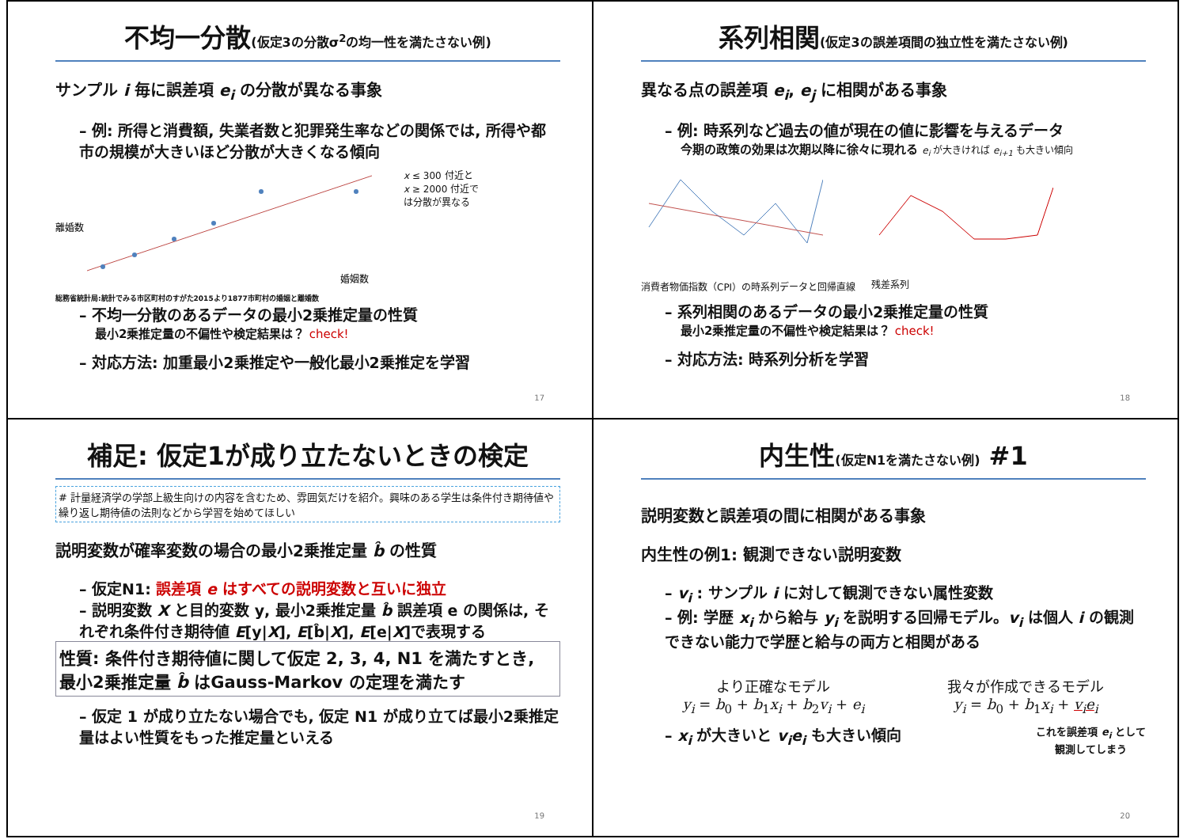不均一分散(仮定3の分散σ<sup>2</sup>の均一性を満たさない例)
サンプル i 毎に誤差項 e<sub>i</sub> の分散が異なる事象
– 例: 所得と消費額, 失業者数と犯罪発生率などの関係では, 所得や都市の規模が大きいほど分散が大きくなる傾向
離婚数
婚姻数
x ≤ 300 付近と
x ≥ 2000 付近で
は分散が異なる
総務省統計局:統計でみる市区町村のすがた2015より1877市町村の婚姻と離婚数
– 不均一分散のあるデータの最小2乗推定量の性質
最小2乗推定量の不偏性や検定結果は？ check!
– 対応方法: 加重最小2乗推定や一般化最小2乗推定を学習
17
系列相関(仮定3の誤差項間の独立性を満たさない例)
異なる点の誤差項 e<sub>i</sub>, e<sub>j</sub> に相関がある事象
– 例: 時系列など過去の値が現在の値に影響を与えるデータ
今期の政策の効果は次期以降に徐々に現れる e<sub>i</sub> が大きければ e<sub>i+1</sub> も大きい傾向
消費者物価指数（CPI）の時系列データと回帰直線
残差系列
– 系列相関のあるデータの最小2乗推定量の性質
最小2乗推定量の不偏性や検定結果は？ check!
– 対応方法: 時系列分析を学習
18
補足: 仮定1が成り立たないときの検定
# 計量経済学の学部上級生向けの内容を含むため、雰囲気だけを紹介。興味のある学生は条件付き期待値や繰り返し期待値の法則などから学習を始めてほしい
説明変数が確率変数の場合の最小2乗推定量 b̂ の性質
– 仮定N1: 誤差項 e はすべての説明変数と互いに独立
– 説明変数 X と目的変数 y, 最小2乗推定量 b̂ 誤差項 e の関係は, それぞれ条件付き期待値 E[y|X], E[b̂|X], E[e|X]で表現する
性質: 条件付き期待値に関して仮定 2, 3, 4, N1 を満たすとき, 最小2乗推定量 b̂ はGauss-Markov の定理を満たす
– 仮定 1 が成り立たない場合でも, 仮定 N1 が成り立てば最小2乗推定量はよい性質をもった推定量といえる
19
内生性(仮定N1を満たさない例) #1
説明変数と誤差項の間に相関がある事象
内生性の例1: 観測できない説明変数
– v<sub>i</sub> : サンプル i に対して観測できない属性変数
– 例: 学歴 x<sub>i</sub> から給与 y<sub>i</sub> を説明する回帰モデル。v<sub>i</sub> は個人 i の観測できない能力で学歴と給与の両方と相関がある
より正確なモデル
y<sub>i</sub> = b<sub>0</sub> + b<sub>1</sub>x<sub>i</sub> + b<sub>2</sub>v<sub>i</sub> + e<sub>i</sub>
我々が作成できるモデル
y<sub>i</sub> = b<sub>0</sub> + b<sub>1</sub>x<sub>i</sub> + v<sub>i</sub>e<sub>i</sub>
– x<sub>i</sub> が大きいと v<sub>i</sub>e<sub>i</sub> も大きい傾向
これを誤差項 e<sub>i</sub> として
観測してしまう
20